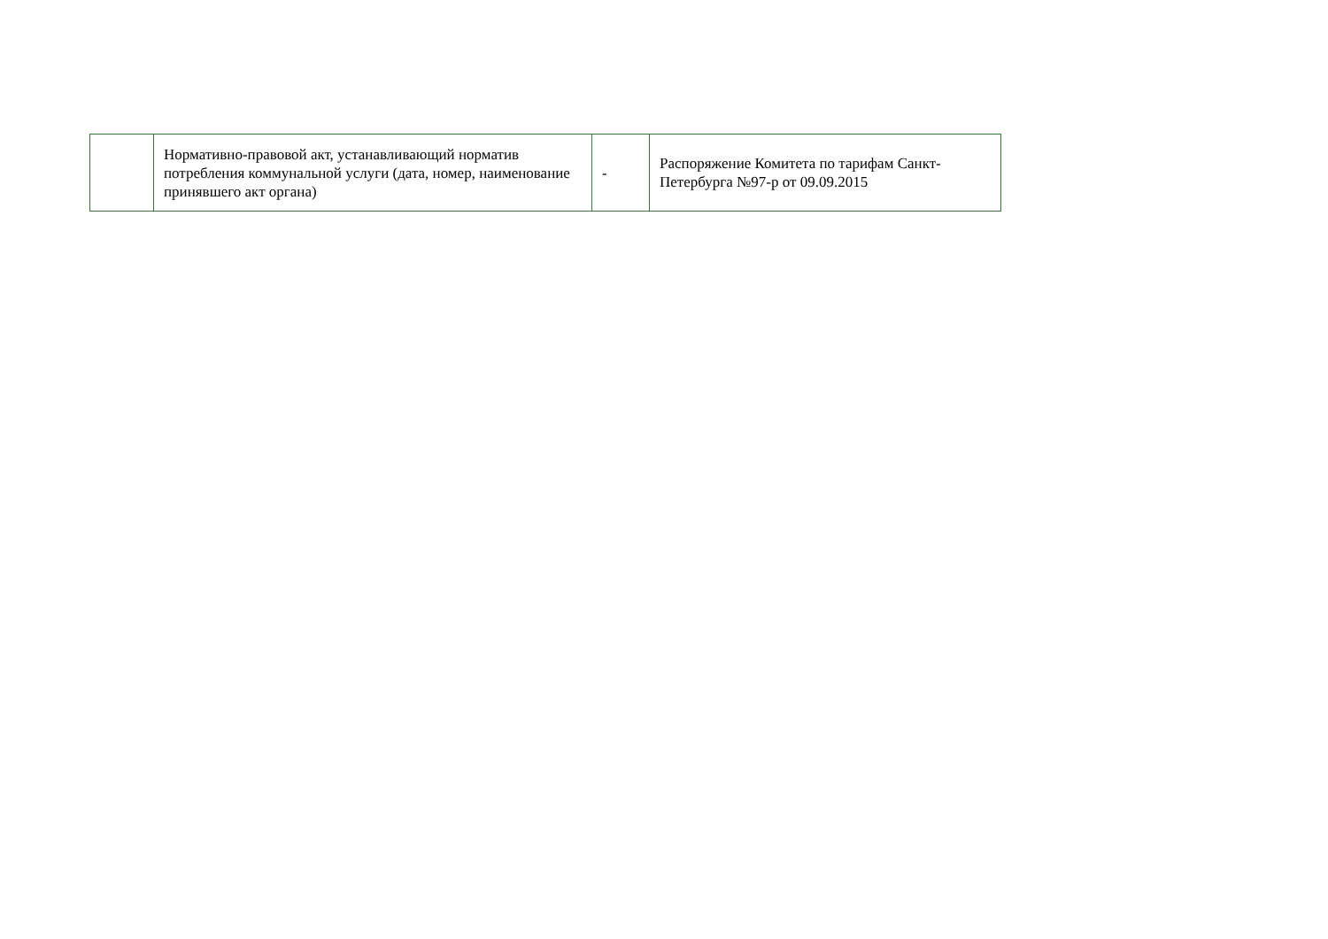| | Нормативно-правовой акт, устанавливающий норматив потребления коммунальной услуги (дата, номер, наименование принявшего акт органа) | - | Распоряжение Комитета по тарифам Санкт-Петербурга №97-р от 09.09.2015 |